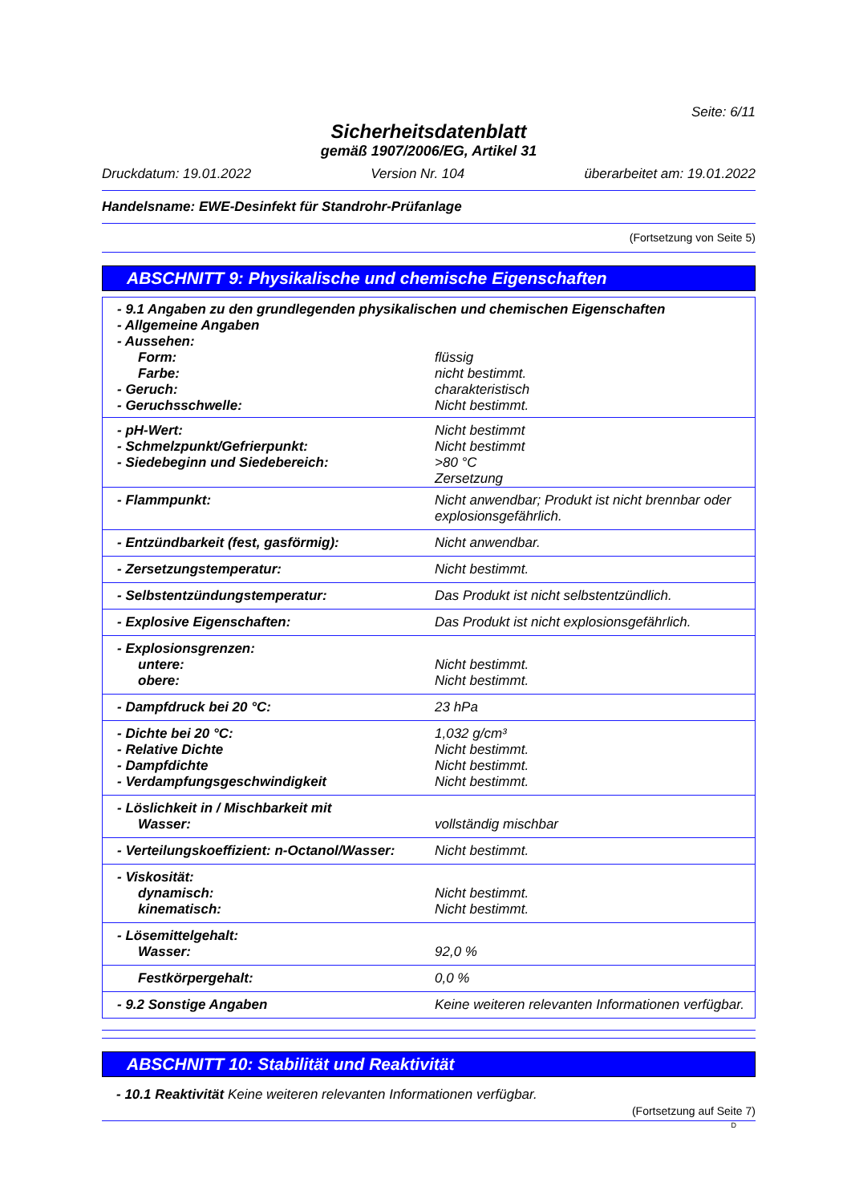Seite: 6/11
Sicherheitsdatenblatt
gemäß 1907/2006/EG, Artikel 31
Druckdatum: 19.01.2022 Version Nr. 104 überarbeitet am: 19.01.2022
Handelsname: EWE-Desinfekt für Standrohr-Prüfanlage
(Fortsetzung von Seite 5)
ABSCHNITT 9: Physikalische und chemische Eigenschaften
| - 9.1 Angaben zu den grundlegenden physikalischen und chemischen Eigenschaften | |
| - Allgemeine Angaben | |
| - Aussehen: | |
| Form: | flüssig |
| Farbe: | nicht bestimmt. |
| - Geruch: | charakteristisch |
| - Geruchsschwelle: | Nicht bestimmt. |
| - pH-Wert: | Nicht bestimmt |
| - Schmelzpunkt/Gefrierpunkt: | Nicht bestimmt |
| - Siedebeginn und Siedebereich: | >80 °C Zersetzung |
| - Flammpunkt: | Nicht anwendbar; Produkt ist nicht brennbar oder explosionsgefährlich. |
| - Entzündbarkeit (fest, gasförmig): | Nicht anwendbar. |
| - Zersetzungstemperatur: | Nicht bestimmt. |
| - Selbstentzündungstemperatur: | Das Produkt ist nicht selbstentzündlich. |
| - Explosive Eigenschaften: | Das Produkt ist nicht explosionsgefährlich. |
| - Explosionsgrenzen: | |
| untere: | Nicht bestimmt. |
| obere: | Nicht bestimmt. |
| - Dampfdruck bei 20 °C: | 23 hPa |
| - Dichte bei 20 °C: | 1,032 g/cm³ |
| - Relative Dichte | Nicht bestimmt. |
| - Dampfdichte | Nicht bestimmt. |
| - Verdampfungsgeschwindigkeit | Nicht bestimmt. |
| - Löslichkeit in / Mischbarkeit mit | |
| Wasser: | vollständig mischbar |
| - Verteilungskoeffizient: n-Octanol/Wasser: | Nicht bestimmt. |
| - Viskosität: | |
| dynamisch: | Nicht bestimmt. |
| kinematisch: | Nicht bestimmt. |
| - Lösemittelgehalt: | |
| Wasser: | 92,0 % |
| Festkörpergehalt: | 0,0 % |
| - 9.2 Sonstige Angaben | Keine weiteren relevanten Informationen verfügbar. |
ABSCHNITT 10: Stabilität und Reaktivität
- 10.1 Reaktivität Keine weiteren relevanten Informationen verfügbar.
(Fortsetzung auf Seite 7)
D